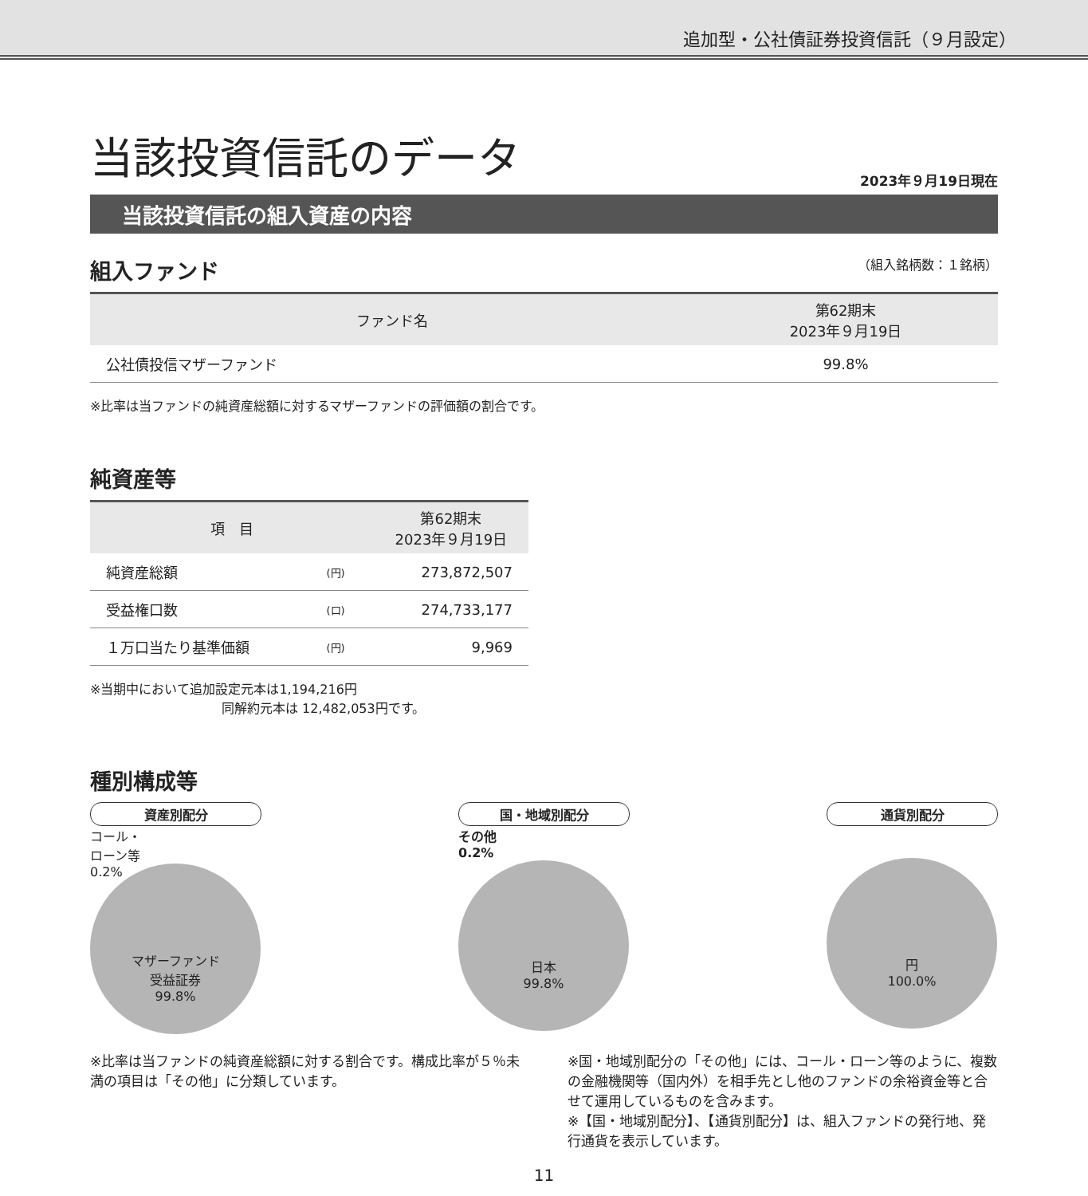追加型・公社債証券投資信託（９月設定）
当該投資信託のデータ
2023年９月19日現在
当該投資信託の組入資産の内容
組入ファンド （組入銘柄数：１銘柄）
| ファンド名 | 第62期末 2023年９月19日 |
| --- | --- |
| 公社債投信マザーファンド | 99.8% |
※比率は当ファンドの純資産総額に対するマザーファンドの評価額の割合です。
純資産等
| 項 目 | | 第62期末 2023年９月19日 |
| --- | --- | --- |
| 純資産総額 | (円) | 273,872,507 |
| 受益権口数 | (口) | 274,733,177 |
| １万口当たり基準価額 | (円) | 9,969 |
※当期中において追加設定元本は1,194,216円
同解約元本は 12,482,053円です。
種別構成等
資産別配分
コール・
ローン等
0.2%
マザーファンド
受益証券
99.8%
国・地域別配分
その他
0.2%
日本
99.8%
通貨別配分
円
100.0%
※比率は当ファンドの純資産総額に対する割合です。構成比率が５％未満の項目は「その他」に分類しています。
※国・地域別配分の「その他」には、コール・ローン等のように、複数の金融機関等（国内外）を相手先とし他のファンドの余裕資金等と合せて運用しているものを含みます。
※【国・地域別配分】、【通貨別配分】は、組入ファンドの発行地、発行通貨を表示しています。
11